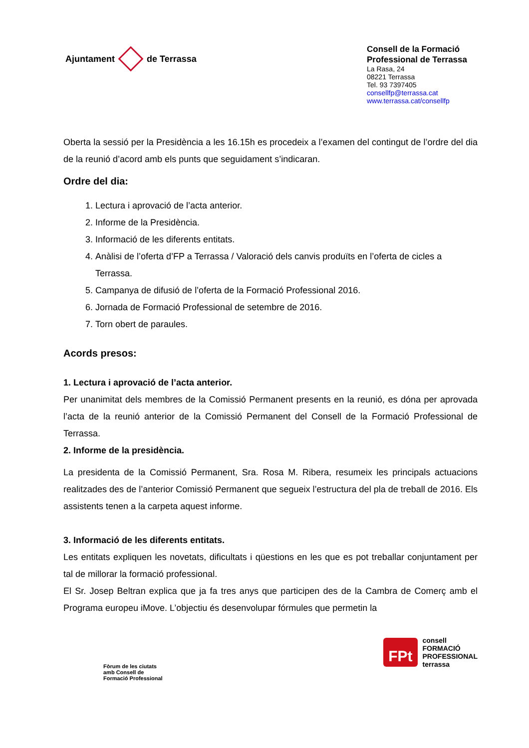Ajuntament de Terrassa
Consell de la Formació
Professional de Terrassa
La Rasa, 24
08221 Terrassa
Tel. 93 7397405
consellfp@terrassa.cat
www.terrassa.cat/consellfp
Oberta la sessió per la Presidència a les 16.15h es procedeix a l’examen del contingut de l’ordre del dia de la reunió d’acord amb els punts que seguidament s’indicaran.
Ordre del dia:
1. Lectura i aprovació de l’acta anterior.
2. Informe de la Presidència.
3. Informació de les diferents entitats.
4. Anàlisi de l’oferta d’FP a Terrassa / Valoració dels canvis produïts en l’oferta de cicles a Terrassa.
5. Campanya de difusió de l’oferta de la Formació Professional 2016.
6. Jornada de Formació Professional de setembre de 2016.
7. Torn obert de paraules.
Acords presos:
1. Lectura i aprovació de l’acta anterior.
Per unanimitat dels membres de la Comissió Permanent presents en la reunió, es dóna per aprovada l’acta de la reunió anterior de la Comissió Permanent del Consell de la Formació Professional de Terrassa.
2. Informe de la presidència.
La presidenta de la Comissió Permanent, Sra. Rosa M. Ribera, resumeix les principals actuacions realitzades des de l’anterior Comissió Permanent que segueix l’estructura del pla de treball de 2016. Els assistents tenen a la carpeta aquest informe.
3. Informació de les diferents entitats.
Les entitats expliquen les novetats, dificultats i qüestions en les que es pot treballar conjuntament per tal de millorar la formació professional.
El Sr. Josep Beltran explica que ja fa tres anys que participen des de la Cambra de Comerç amb el Programa europeu iMove. L’objectiu és desenvolupar fórmules que permetin la
Fòrum de les ciutats
amb Consell de
Formació Professional
FPt
consell
FORMACIÓ
PROFESSIONAL
terrassa